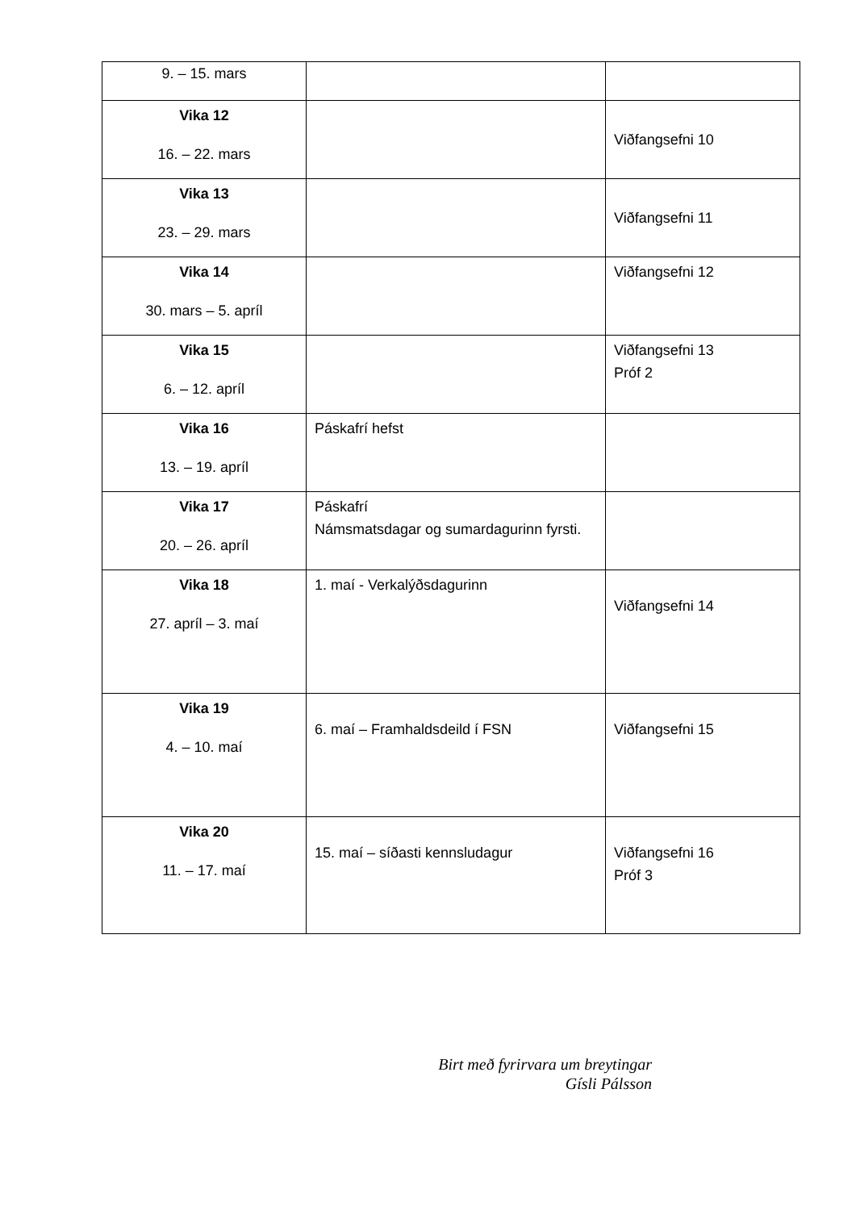| 9. – 15. mars | | |
| Vika 12 16. – 22. mars | | Viðfangsefni 10 |
| Vika 13 23. – 29. mars | | Viðfangsefni 11 |
| Vika 14 30. mars – 5. apríl | | Viðfangsefni 12 |
| Vika 15 6. – 12. apríl | | Viðfangsefni 13 Próf 2 |
| Vika 16 13. – 19. apríl | Páskafrí hefst | |
| Vika 17 20. – 26. apríl | Páskafrí Námsmatsdagar og sumardagurinn fyrsti. | |
| Vika 18 27. apríl – 3. maí | 1. maí - Verkalýðsdagurinn | Viðfangsefni 14 |
| Vika 19 4. – 10. maí | 6. maí – Framhaldsdeild í FSN | Viðfangsefni 15 |
| Vika 20 11. – 17. maí | 15. maí – síðasti kennsludagur | Viðfangsefni 16 Próf 3 |
Birt með fyrirvara um breytingar
Gísli Pálsson